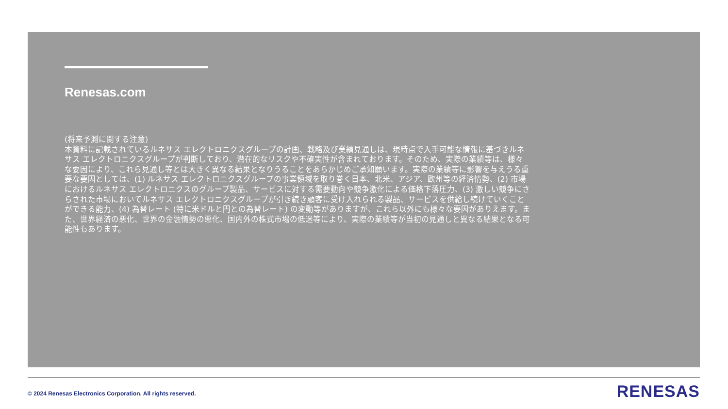Renesas.com
(将来予測に関する注意)
本資料に記載されているルネサス エレクトロニクスグループの計画、戦略及び業績見通しは、現時点で入手可能な情報に基づきルネサス エレクトロニクスグループが判断しており、潜在的なリスクや不確実性が含まれております。そのため、実際の業績等は、様々な要因により、これら見通し等とは大きく異なる結果となりうることをあらかじめご承知願います。実際の業績等に影響を与えうる重要な要因としては、(1) ルネサス エレクトロニクスグループの事業領域を取り巻く日本、北米、アジア、欧州等の経済情勢、(2) 市場におけるルネサス エレクトロニクスのグループ製品、サービスに対する需要動向や競争激化による価格下落圧力、(3) 激しい競争にさらされた市場においてルネサス エレクトロニクスグループが引き続き顧客に受け入れられる製品、サービスを供給し続けていくことができる能力、(4) 為替レート (特に米ドルと円との為替レート) の変動等がありますが、これら以外にも様々な要因がありえます。また、世界経済の悪化、世界の金融情勢の悪化、国内外の株式市場の低迷等により、実際の業績等が当初の見通しと異なる結果となる可能性もあります。
© 2024 Renesas Electronics Corporation. All rights reserved.
RENESAS